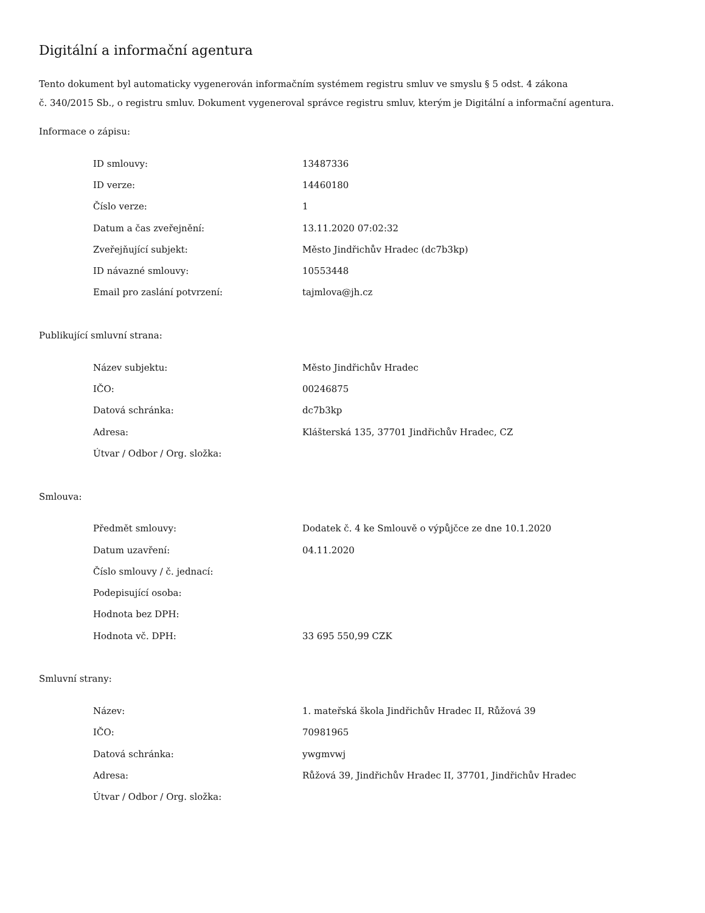Digitální a informační agentura
Tento dokument byl automaticky vygenerován informačním systémem registru smluv ve smyslu § 5 odst. 4 zákona
č. 340/2015 Sb., o registru smluv. Dokument vygeneroval správce registru smluv, kterým je Digitální a informační agentura.
Informace o zápisu:
| ID smlouvy: | 13487336 |
| ID verze: | 14460180 |
| Číslo verze: | 1 |
| Datum a čas zveřejnění: | 13.11.2020 07:02:32 |
| Zveřejňující subjekt: | Město Jindřichův Hradec (dc7b3kp) |
| ID návazné smlouvy: | 10553448 |
| Email pro zaslání potvrzení: | tajmlova@jh.cz |
Publikující smluvní strana:
| Název subjektu: | Město Jindřichův Hradec |
| IČO: | 00246875 |
| Datová schránka: | dc7b3kp |
| Adresa: | Klášterská 135, 37701 Jindřichův Hradec, CZ |
| Útvar / Odbor / Org. složka: | |
Smlouva:
| Předmět smlouvy: | Dodatek č. 4 ke Smlouvě o výpůjčce ze dne 10.1.2020 |
| Datum uzavření: | 04.11.2020 |
| Číslo smlouvy / č. jednací: | |
| Podepisující osoba: | |
| Hodnota bez DPH: | |
| Hodnota vč. DPH: | 33 695 550,99 CZK |
Smluvní strany:
| Název: | 1. mateřská škola Jindřichův Hradec II, Růžová 39 |
| IČO: | 70981965 |
| Datová schránka: | ywgmvwj |
| Adresa: | Růžová 39, Jindřichův Hradec II, 37701, Jindřichův Hradec |
| Útvar / Odbor / Org. složka: | |